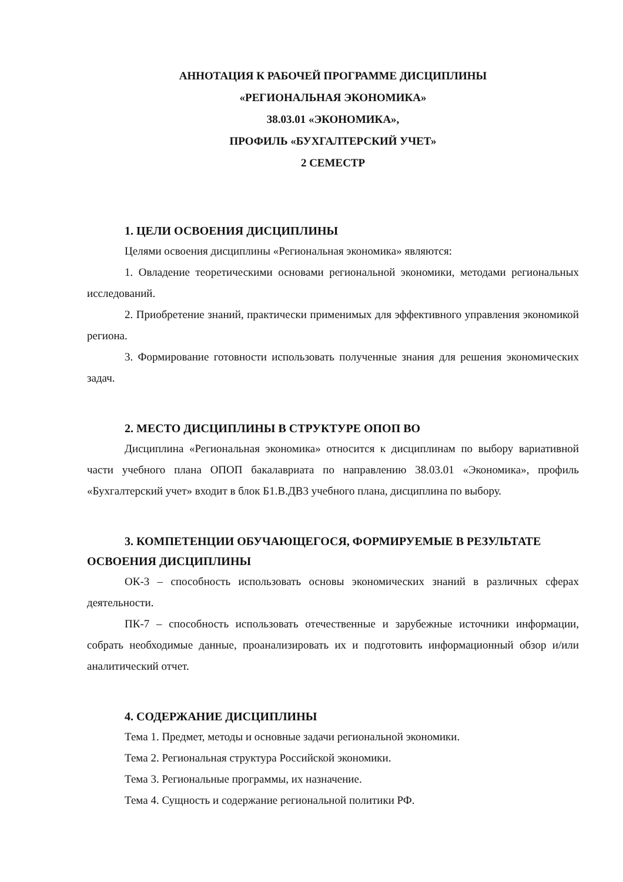АННОТАЦИЯ К РАБОЧЕЙ ПРОГРАММЕ ДИСЦИПЛИНЫ
«РЕГИОНАЛЬНАЯ ЭКОНОМИКА»
38.03.01 «ЭКОНОМИКА»,
ПРОФИЛЬ «БУХГАЛТЕРСКИЙ УЧЕТ»
2 СЕМЕСТР
1. ЦЕЛИ ОСВОЕНИЯ ДИСЦИПЛИНЫ
Целями освоения дисциплины «Региональная экономика» являются:
1. Овладение теоретическими основами региональной экономики, методами региональных исследований.
2. Приобретение знаний, практически применимых для эффективного управления экономикой региона.
3. Формирование готовности использовать полученные знания для решения экономических задач.
2. МЕСТО ДИСЦИПЛИНЫ В СТРУКТУРЕ ОПОП ВО
Дисциплина «Региональная экономика» относится к дисциплинам по выбору вариативной части учебного плана ОПОП бакалавриата по направлению 38.03.01 «Экономика», профиль «Бухгалтерский учет» входит в блок Б1.В.ДВ3 учебного плана, дисциплина по выбору.
3. КОМПЕТЕНЦИИ ОБУЧАЮЩЕГОСЯ, ФОРМИРУЕМЫЕ В РЕЗУЛЬТАТЕ ОСВОЕНИЯ ДИСЦИПЛИНЫ
ОК-3 – способность использовать основы экономических знаний в различных сферах деятельности.
ПК-7 – способность использовать отечественные и зарубежные источники информации, собрать необходимые данные, проанализировать их и подготовить информационный обзор и/или аналитический отчет.
4. СОДЕРЖАНИЕ ДИСЦИПЛИНЫ
Тема 1. Предмет, методы и основные задачи региональной экономики.
Тема 2. Региональная структура Российской экономики.
Тема 3. Региональные программы, их назначение.
Тема 4. Сущность и содержание региональной политики РФ.